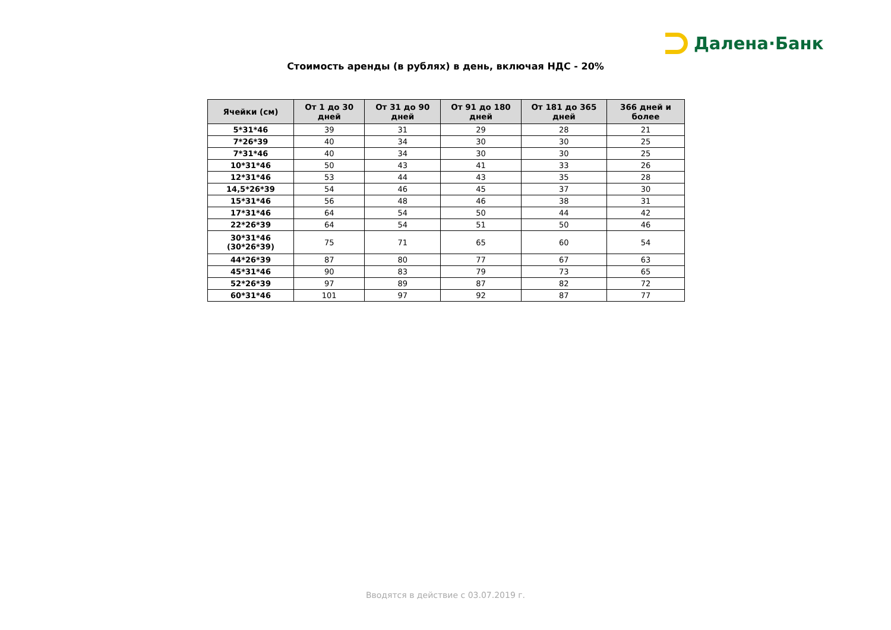Далена·Банк
Стоимость аренды (в рублях) в день, включая НДС - 20%
| Ячейки (см) | От 1 до 30 дней | От 31 до 90 дней | От 91 до 180 дней | От 181 до 365 дней | 366 дней и более |
| --- | --- | --- | --- | --- | --- |
| 5*31*46 | 39 | 31 | 29 | 28 | 21 |
| 7*26*39 | 40 | 34 | 30 | 30 | 25 |
| 7*31*46 | 40 | 34 | 30 | 30 | 25 |
| 10*31*46 | 50 | 43 | 41 | 33 | 26 |
| 12*31*46 | 53 | 44 | 43 | 35 | 28 |
| 14,5*26*39 | 54 | 46 | 45 | 37 | 30 |
| 15*31*46 | 56 | 48 | 46 | 38 | 31 |
| 17*31*46 | 64 | 54 | 50 | 44 | 42 |
| 22*26*39 | 64 | 54 | 51 | 50 | 46 |
| 30*31*46 (30*26*39) | 75 | 71 | 65 | 60 | 54 |
| 44*26*39 | 87 | 80 | 77 | 67 | 63 |
| 45*31*46 | 90 | 83 | 79 | 73 | 65 |
| 52*26*39 | 97 | 89 | 87 | 82 | 72 |
| 60*31*46 | 101 | 97 | 92 | 87 | 77 |
Вводятся в действие с 03.07.2019 г.